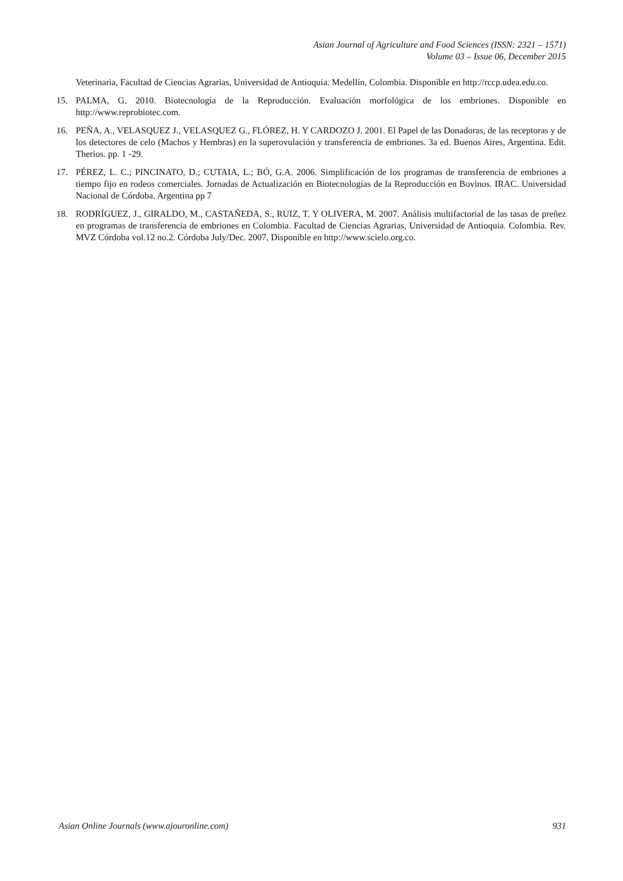Asian Journal of Agriculture and Food Sciences (ISSN: 2321 – 1571)
Volume 03 – Issue 06, December 2015
Veterinaria, Facultad de Ciencias Agrarias, Universidad de Antioquia. Medellín, Colombia. Disponible en http://rccp.udea.edu.co.
15. PALMA, G. 2010. Biotecnología de la Reproducción. Evaluación morfológica de los embriones. Disponible en http://www.reprobiotec.com.
16. PEÑA, A., VELASQUEZ J., VELASQUEZ G., FLÓREZ, H. Y CARDOZO J. 2001. El Papel de las Donadoras, de las receptoras y de los detectores de celo (Machos y Hembras) en la superovulación y transferencia de embriones. 3a ed. Buenos Aires, Argentina. Edit. Therios. pp. 1 -29.
17. PÉREZ, L. C.; PINCINATO, D.; CUTAIA, L.; BÓ, G.A. 2006. Simplificación de los programas de transferencia de embriones a tiempo fijo en rodeos comerciales. Jornadas de Actualización en Biotecnologías de la Reproducción en Bovinos. IRAC. Universidad Nacional de Córdoba. Argentina pp 7
18. RODRÍGUEZ, J., GIRALDO, M., CASTAÑEDA, S., RUIZ, T. Y OLIVERA, M. 2007. Análisis multifactorial de las tasas de preñez en programas de transferencia de embriones en Colombia. Facultad de Ciencias Agrarias, Universidad de Antioquia. Colombia. Rev. MVZ Córdoba vol.12 no.2. Córdoba July/Dec. 2007, Disponible en http://www.scielo.org.co.
Asian Online Journals (www.ajouronline.com) 931